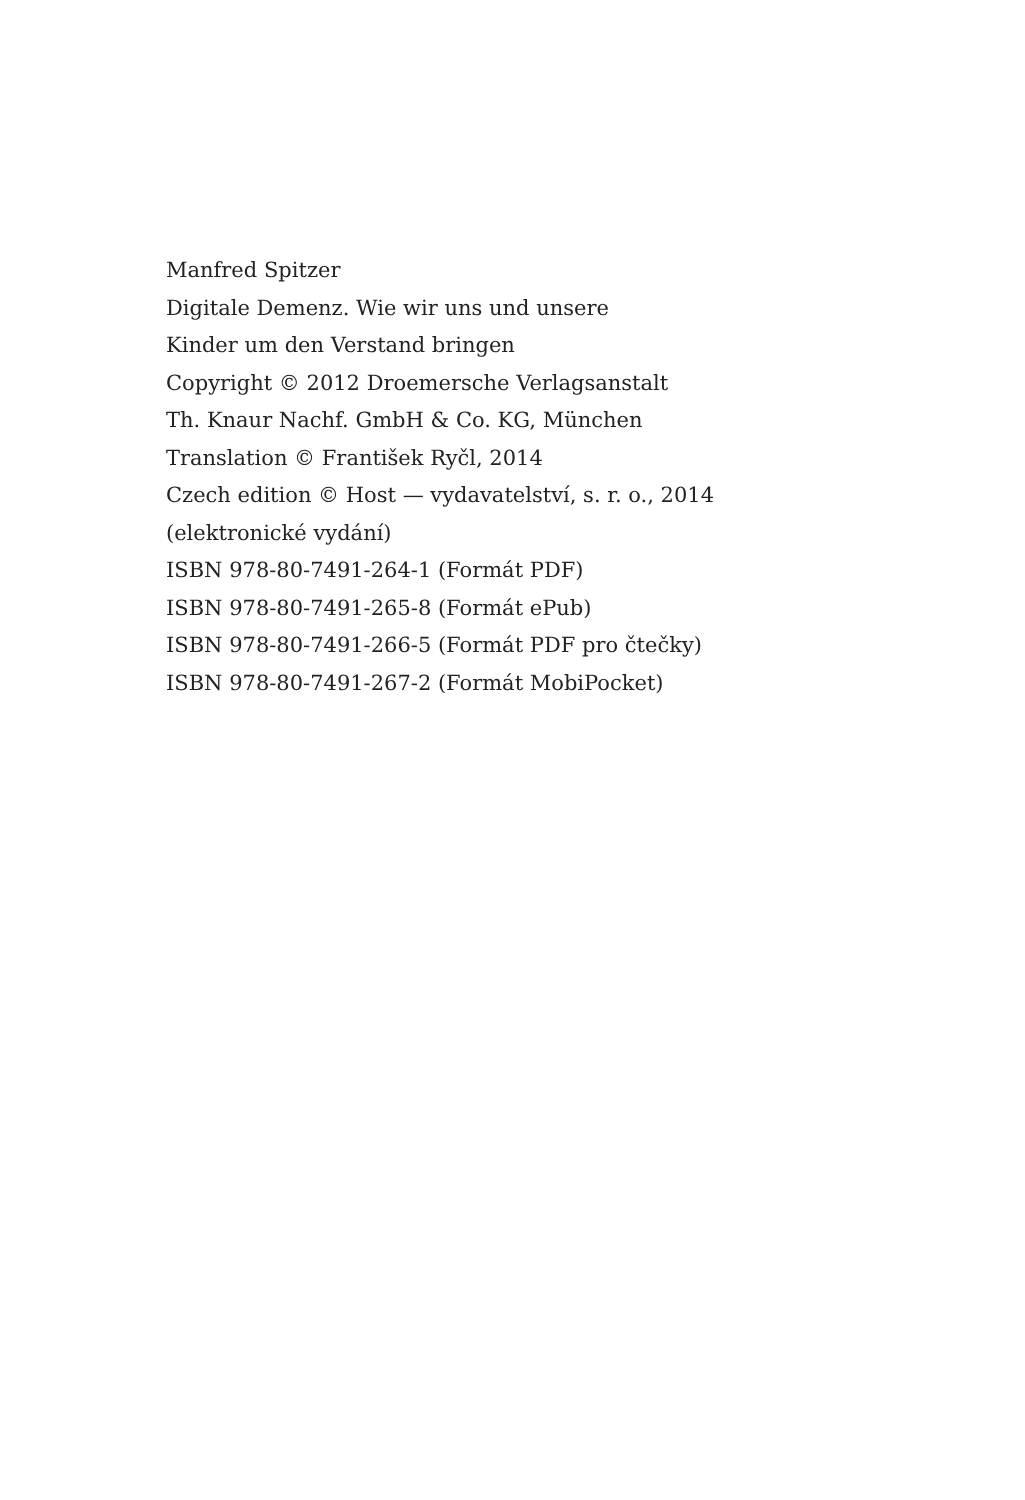Manfred Spitzer
Digitale Demenz. Wie wir uns und unsere
Kinder um den Verstand bringen
Copyright © 2012 Droemersche Verlagsanstalt
Th. Knaur Nachf. GmbH & Co. KG, München
Translation © František Ryčl, 2014
Czech edition © Host — vydavatelství, s. r. o., 2014
(elektronické vydání)
ISBN 978-80-7491-264-1 (Formát PDF)
ISBN 978-80-7491-265-8 (Formát ePub)
ISBN 978-80-7491-266-5 (Formát PDF pro čtečky)
ISBN 978-80-7491-267-2 (Formát MobiPocket)